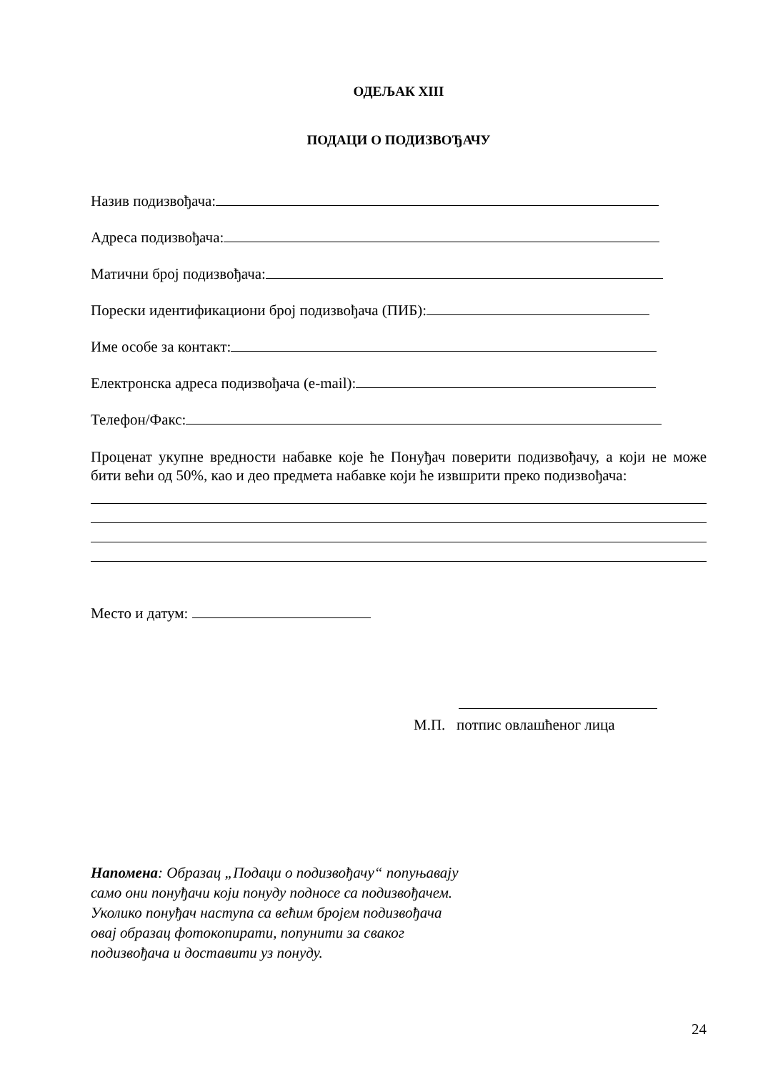ОДЕЉАК XIII
ПОДАЦИ О ПОДИЗВОЂАЧУ
Назив подизвођача:
Адреса подизвођача:
Матични број подизвођача:
Порески идентификациони број подизвођача (ПИБ):
Име особе за контакт:
Електронска адреса подизвођача (е-mail):
Телефон/Факс:
Проценат укупне вредности набавке које ће Понуђач поверити подизвођачу, а који не може бити већи од 50%, као и део предмета набавке који ће извшрити преко подизвођача:
Место и датум:
М.П. потпис овлашћеног лица
Напомена: Образац „Подаци о подизвођачу“ попуњавају само они понуђачи који понуду подносе са подизвођачем.
Уколико понуђач наступа са већим бројем подизвођача овај образац фотокопирати, попунити за сваког подизвођача и доставити уз понуду.
24